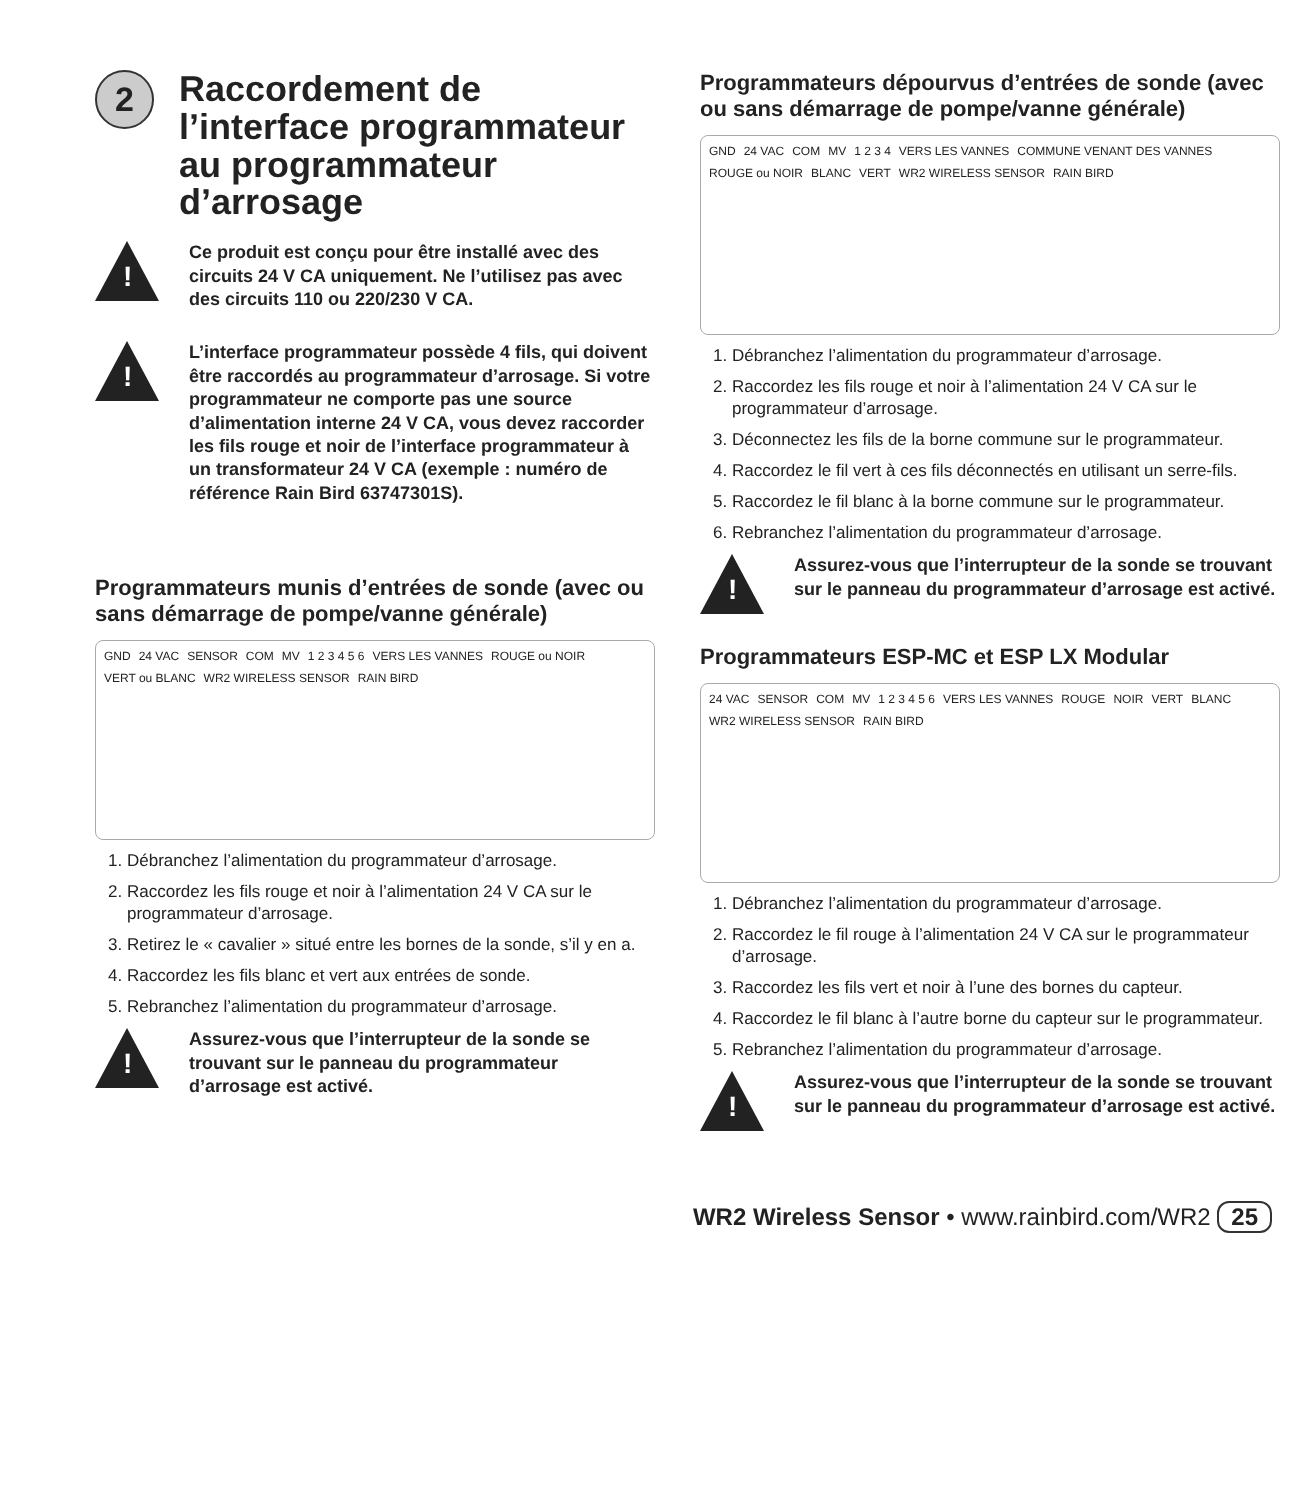2 Raccordement de l’interface programmateur au programmateur d’arrosage
!
Ce produit est conçu pour être installé avec des circuits 24 V CA uniquement. Ne l’utilisez pas avec des circuits 110 ou 220/230 V CA.
!
L’interface programmateur possède 4 fils, qui doivent être raccordés au programmateur d’arrosage. Si votre programmateur ne comporte pas une source d’alimentation interne 24 V CA, vous devez raccorder les fils rouge et noir de l’interface programmateur à un transformateur 24 V CA (exemple : numéro de référence Rain Bird 63747301S).
Programmateurs munis d’entrées de sonde (avec ou sans démarrage de pompe/vanne générale)
GND 24 VAC SENSOR COM MV 1 2 3 4 5 6 VERS LES VANNES ROUGE ou NOIR VERT ou BLANC WR2 WIRELESS SENSOR RAIN BIRD
1. Débranchez l’alimentation du programmateur d’arrosage.
2. Raccordez les fils rouge et noir à l’alimentation 24 V CA sur le programmateur d’arrosage.
3. Retirez le « cavalier » situé entre les bornes de la sonde, s’il y en a.
4. Raccordez les fils blanc et vert aux entrées de sonde.
5. Rebranchez l’alimentation du programmateur d’arrosage.
!
Assurez-vous que l’interrupteur de la sonde se trouvant sur le panneau du programmateur d’arrosage est activé.
Programmateurs dépourvus d’entrées de sonde (avec ou sans démarrage de pompe/vanne générale)
GND 24 VAC COM MV 1 2 3 4 VERS LES VANNES COMMUNE VENANT DES VANNES ROUGE ou NOIR BLANC VERT WR2 WIRELESS SENSOR RAIN BIRD
1. Débranchez l’alimentation du programmateur d’arrosage.
2. Raccordez les fils rouge et noir à l’alimentation 24 V CA sur le programmateur d’arrosage.
3. Déconnectez les fils de la borne commune sur le programmateur.
4. Raccordez le fil vert à ces fils déconnectés en utilisant un serre-fils.
5. Raccordez le fil blanc à la borne commune sur le programmateur.
6. Rebranchez l’alimentation du programmateur d’arrosage.
!
Assurez-vous que l’interrupteur de la sonde se trouvant sur le panneau du programmateur d’arrosage est activé.
Programmateurs ESP-MC et ESP LX Modular
24 VAC SENSOR COM MV 1 2 3 4 5 6 VERS LES VANNES ROUGE NOIR VERT BLANC WR2 WIRELESS SENSOR RAIN BIRD
1. Débranchez l’alimentation du programmateur d’arrosage.
2. Raccordez le fil rouge à l’alimentation 24 V CA sur le programmateur d’arrosage.
3. Raccordez les fils vert et noir à l’une des bornes du capteur.
4. Raccordez le fil blanc à l’autre borne du capteur sur le programmateur.
5. Rebranchez l’alimentation du programmateur d’arrosage.
!
Assurez-vous que l’interrupteur de la sonde se trouvant sur le panneau du programmateur d’arrosage est activé.
WR2 Wireless Sensor • www.rainbird.com/WR2 25